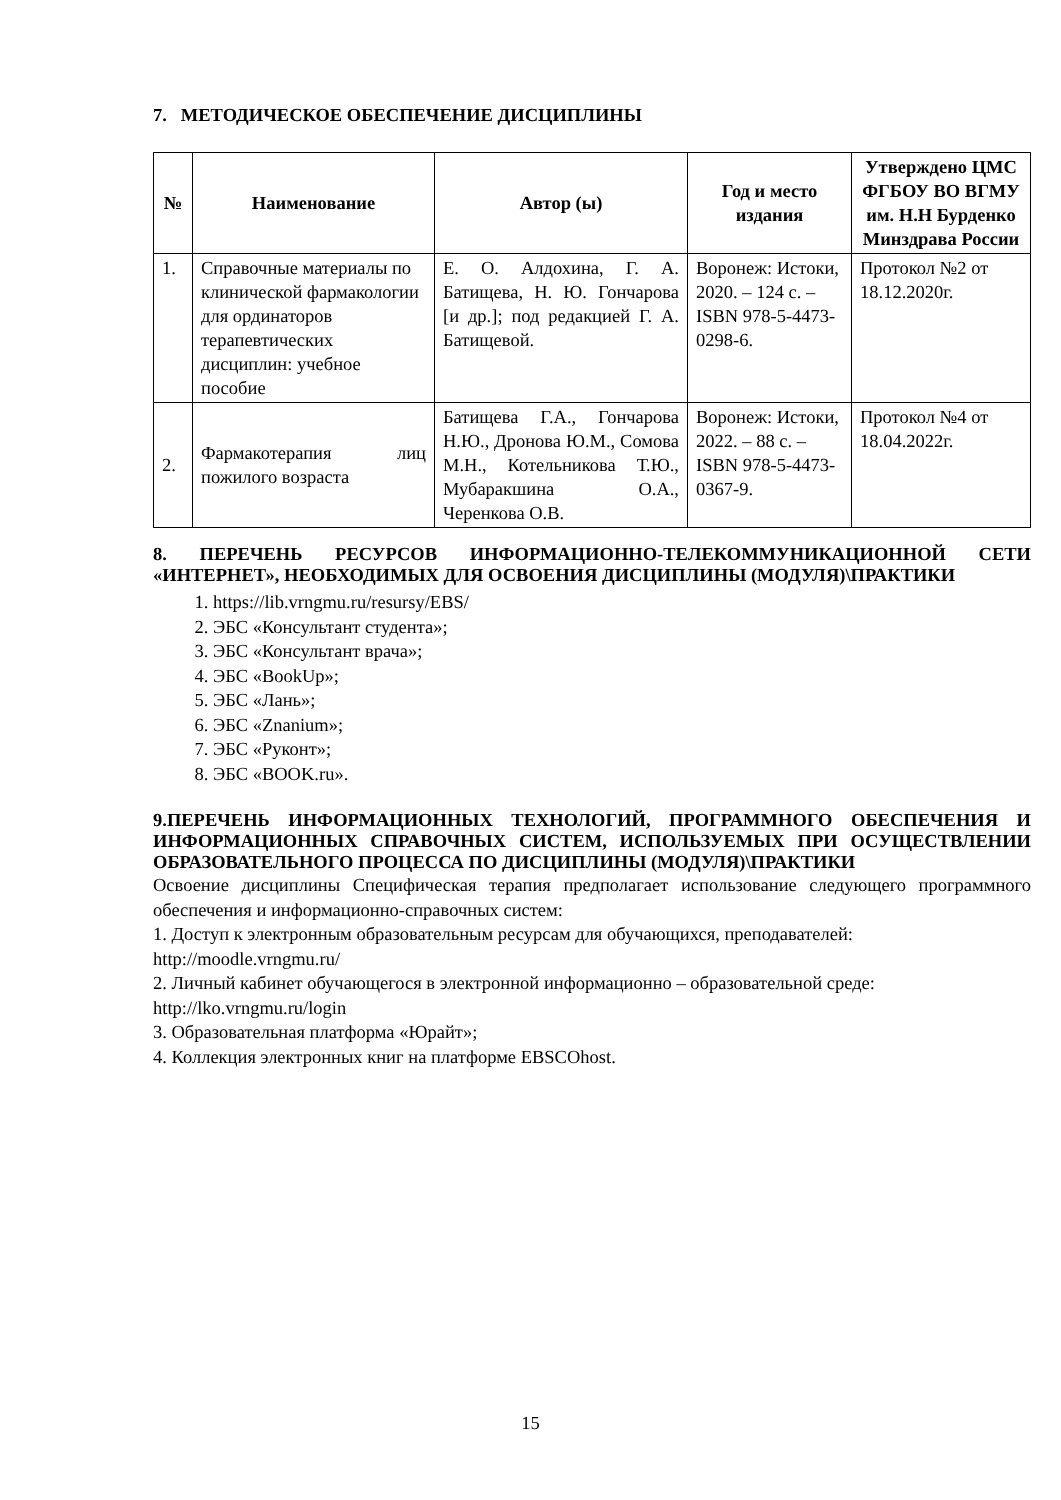7. МЕТОДИЧЕСКОЕ ОБЕСПЕЧЕНИЕ ДИСЦИПЛИНЫ
| № | Наименование | Автор (ы) | Год и место издания | Утверждено ЦМС ФГБОУ ВО ВГМУ им. Н.Н Бурденко Минздрава России |
| --- | --- | --- | --- | --- |
| 1. | Справочные материалы по клинической фармакологии для ординаторов терапевтических дисциплин: учебное пособие | Е. О. Алдохина, Г. А. Батищева, Н. Ю. Гончарова [и др.]; под редакцией Г. А. Батищевой. | Воронеж: Истоки, 2020. – 124 с. – ISBN 978-5-4473-0298-6. | Протокол №2 от 18.12.2020г. |
| 2. | Фармакотерапия лиц пожилого возраста | Батищева Г.А., Гончарова Н.Ю., Дронова Ю.М., Сомова М.Н., Котельникова Т.Ю., Мубаракшина О.А., Черенкова О.В. | Воронеж: Истоки, 2022. – 88 с. – ISBN 978-5-4473-0367-9. | Протокол №4 от 18.04.2022г. |
8. ПЕРЕЧЕНЬ РЕСУРСОВ ИНФОРМАЦИОННО-ТЕЛЕКОММУНИКАЦИОННОЙ СЕТИ «ИНТЕРНЕТ», НЕОБХОДИМЫХ ДЛЯ ОСВОЕНИЯ ДИСЦИПЛИНЫ (МОДУЛЯ)\ПРАКТИКИ
1. https://lib.vrngmu.ru/resursy/EBS/
2. ЭБС «Консультант студента»;
3. ЭБС «Консультант врача»;
4. ЭБС «BookUp»;
5. ЭБС «Лань»;
6. ЭБС «Znanium»;
7. ЭБС «Руконт»;
8. ЭБС «BOOK.ru».
9.ПЕРЕЧЕНЬ ИНФОРМАЦИОННЫХ ТЕХНОЛОГИЙ, ПРОГРАММНОГО ОБЕСПЕЧЕНИЯ И ИНФОРМАЦИОННЫХ СПРАВОЧНЫХ СИСТЕМ, ИСПОЛЬЗУЕМЫХ ПРИ ОСУЩЕСТВЛЕНИИ ОБРАЗОВАТЕЛЬНОГО ПРОЦЕССА ПО ДИСЦИПЛИНЫ (МОДУЛЯ)\ПРАКТИКИ
Освоение дисциплины Специфическая терапия предполагает использование следующего программного обеспечения и информационно-справочных систем:
1. Доступ к электронным образовательным ресурсам для обучающихся, преподавателей:
http://moodle.vrngmu.ru/
2. Личный кабинет обучающегося в электронной информационно – образовательной среде:
http://lko.vrngmu.ru/login
3. Образовательная платформа «Юрайт»;
4. Коллекция электронных книг на платформе EBSCOhost.
15